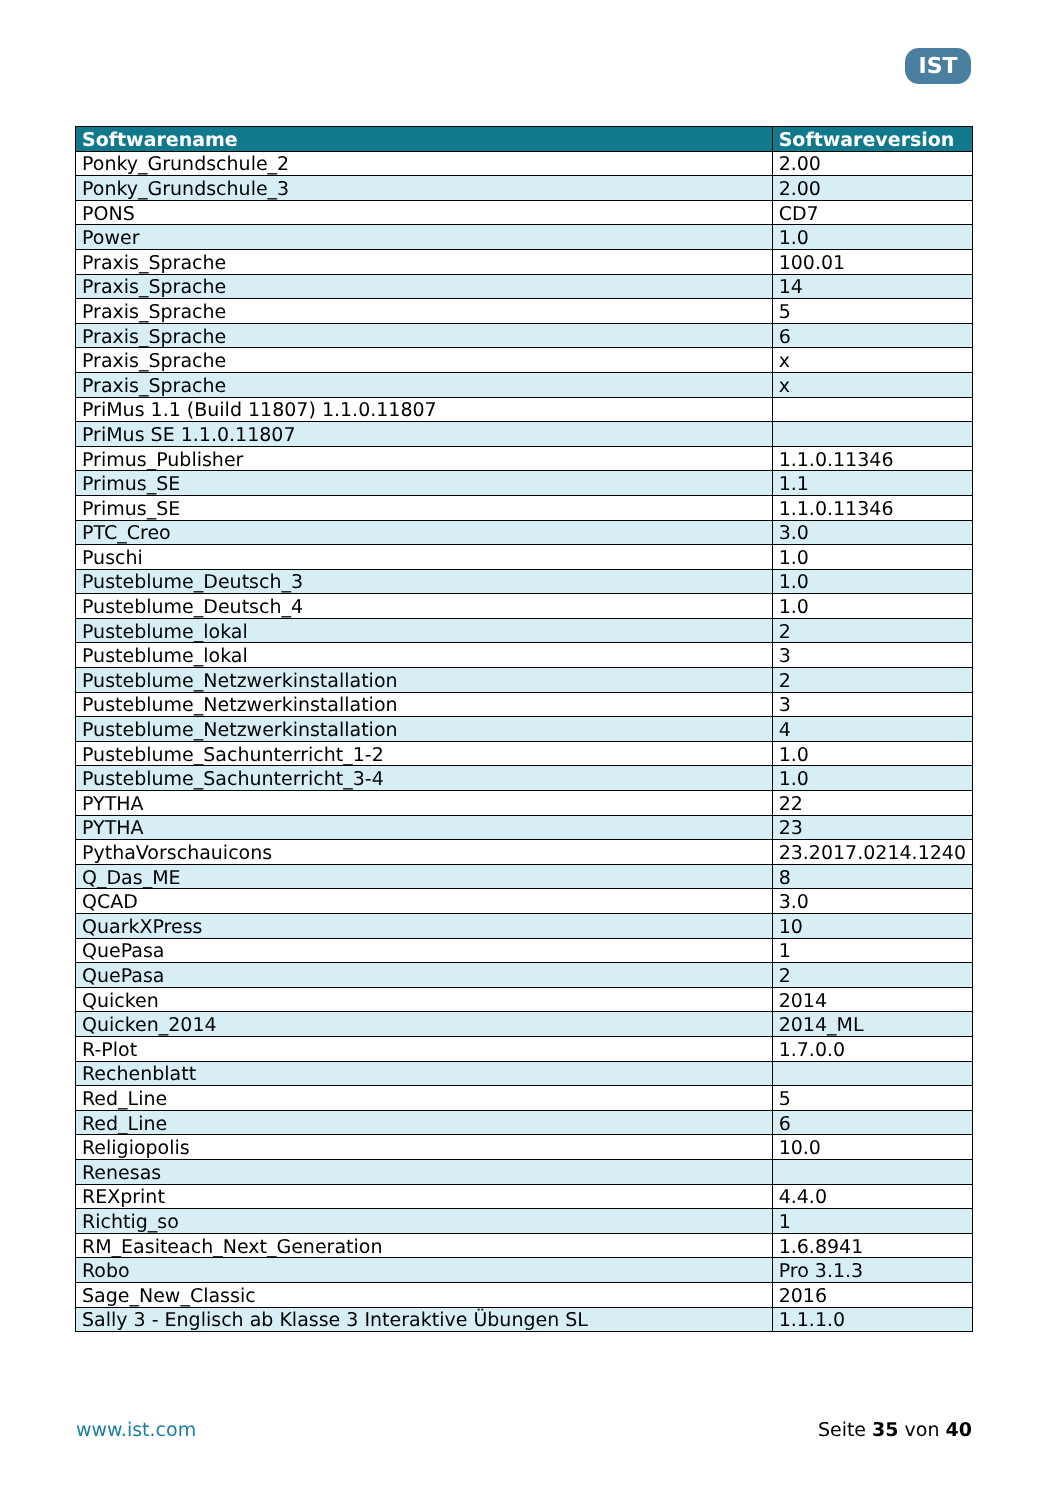IST
| Softwarename | Softwareversion |
| --- | --- |
| Ponky_Grundschule_2 | 2.00 |
| Ponky_Grundschule_3 | 2.00 |
| PONS | CD7 |
| Power | 1.0 |
| Praxis_Sprache | 100.01 |
| Praxis_Sprache | 14 |
| Praxis_Sprache | 5 |
| Praxis_Sprache | 6 |
| Praxis_Sprache | x |
| Praxis_Sprache | x |
| PriMus 1.1 (Build 11807) 1.1.0.11807 | |
| PriMus SE 1.1.0.11807 | |
| Primus_Publisher | 1.1.0.11346 |
| Primus_SE | 1.1 |
| Primus_SE | 1.1.0.11346 |
| PTC_Creo | 3.0 |
| Puschi | 1.0 |
| Pusteblume_Deutsch_3 | 1.0 |
| Pusteblume_Deutsch_4 | 1.0 |
| Pusteblume_lokal | 2 |
| Pusteblume_lokal | 3 |
| Pusteblume_Netzwerkinstallation | 2 |
| Pusteblume_Netzwerkinstallation | 3 |
| Pusteblume_Netzwerkinstallation | 4 |
| Pusteblume_Sachunterricht_1-2 | 1.0 |
| Pusteblume_Sachunterricht_3-4 | 1.0 |
| PYTHA | 22 |
| PYTHA | 23 |
| PythaVorschauicons | 23.2017.0214.1240 |
| Q_Das_ME | 8 |
| QCAD | 3.0 |
| QuarkXPress | 10 |
| QuePasa | 1 |
| QuePasa | 2 |
| Quicken | 2014 |
| Quicken_2014 | 2014_ML |
| R-Plot | 1.7.0.0 |
| Rechenblatt | |
| Red_Line | 5 |
| Red_Line | 6 |
| Religiopolis | 10.0 |
| Renesas | |
| REXprint | 4.4.0 |
| Richtig_so | 1 |
| RM_Easiteach_Next_Generation | 1.6.8941 |
| Robo | Pro 3.1.3 |
| Sage_New_Classic | 2016 |
| Sally 3 - Englisch ab Klasse 3 Interaktive Übungen SL | 1.1.1.0 |
www.ist.com Seite 35 von 40